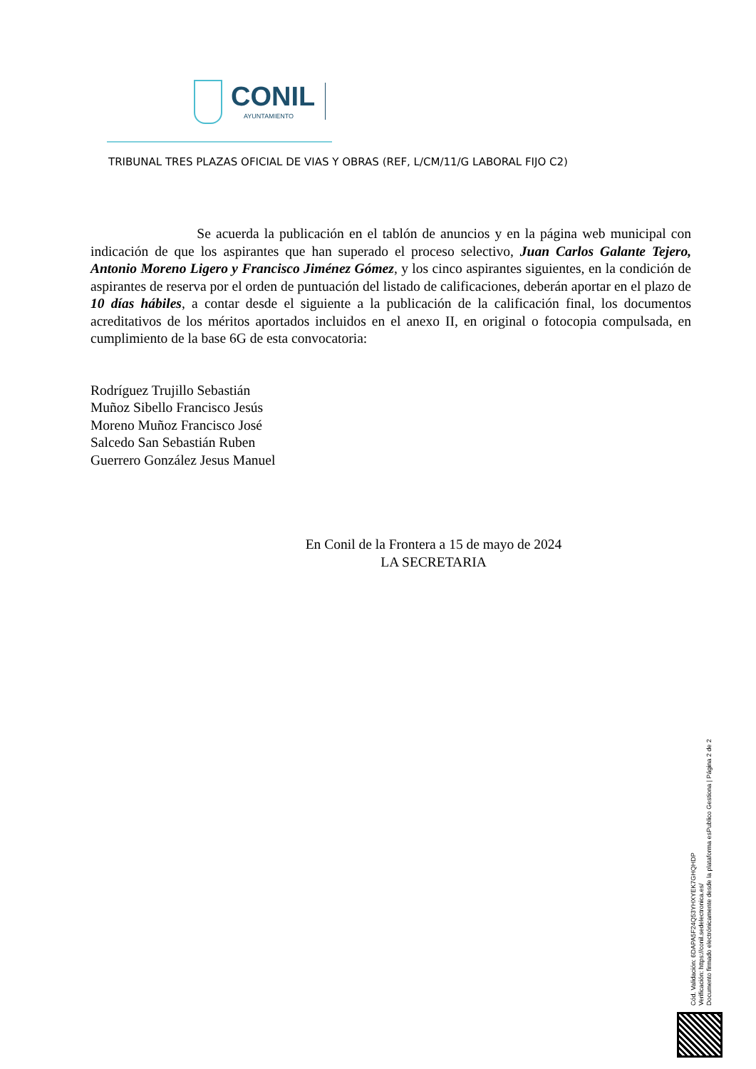CONIL
AYUNTAMIENTO
TRIBUNAL TRES PLAZAS OFICIAL DE VIAS Y OBRAS (REF, L/CM/11/G LABORAL FIJO C2)
Se acuerda la publicación en el tablón de anuncios y en la página web municipal con indicación de que los aspirantes que han superado el proceso selectivo, Juan Carlos Galante Tejero, Antonio Moreno Ligero y Francisco Jiménez Gómez, y los cinco aspirantes siguientes, en la condición de aspirantes de reserva por el orden de puntuación del listado de calificaciones, deberán aportar en el plazo de 10 días hábiles, a contar desde el siguiente a la publicación de la calificación final, los documentos acreditativos de los méritos aportados incluidos en el anexo II, en original o fotocopia compulsada, en cumplimiento de la base 6G de esta convocatoria:
Rodríguez Trujillo Sebastián
Muñoz Sibello Francisco Jesús
Moreno Muñoz Francisco José
Salcedo San Sebastián Ruben
Guerrero González Jesus Manuel
En Conil de la Frontera a 15 de mayo de 2024
LA SECRETARIA
Cód. Validación: 6DAPA5F24Q53YHXYEK7GHQHDP
Verificación: https://conil.sedelectronica.es/
Documento firmado electrónicamente desde la plataforma esPublico Gestiona | Página 2 de 2